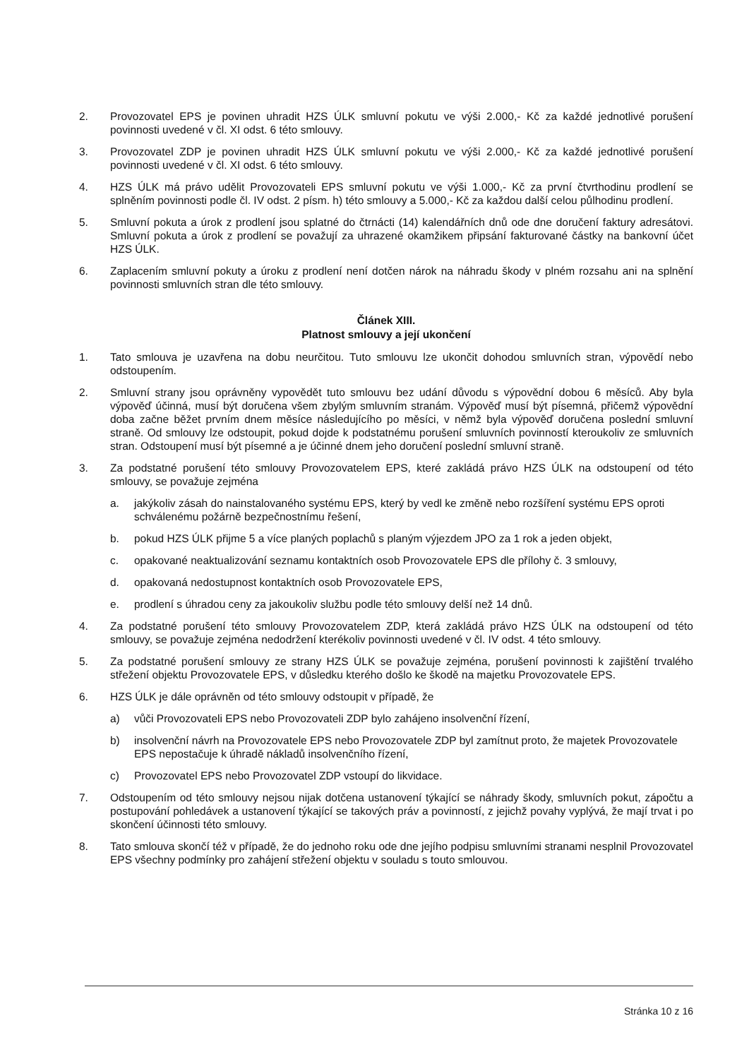2. Provozovatel EPS je povinen uhradit HZS ÚLK smluvní pokutu ve výši 2.000,- Kč za každé jednotlivé porušení povinnosti uvedené v čl. XI odst. 6 této smlouvy.
3. Provozovatel ZDP je povinen uhradit HZS ÚLK smluvní pokutu ve výši 2.000,- Kč za každé jednotlivé porušení povinnosti uvedené v čl. XI odst. 6 této smlouvy.
4. HZS ÚLK má právo udělit Provozovateli EPS smluvní pokutu ve výši 1.000,- Kč za první čtvrthodinu prodlení se splněním povinnosti podle čl. IV odst. 2 písm. h) této smlouvy a 5.000,- Kč za každou další celou půlhodinu prodlení.
5. Smluvní pokuta a úrok z prodlení jsou splatné do čtrnácti (14) kalendářních dnů ode dne doručení faktury adresátovi. Smluvní pokuta a úrok z prodlení se považují za uhrazené okamžikem připsání fakturované částky na bankovní účet HZS ÚLK.
6. Zaplacením smluvní pokuty a úroku z prodlení není dotčen nárok na náhradu škody v plném rozsahu ani na splnění povinnosti smluvních stran dle této smlouvy.
Článek XIII.
Platnost smlouvy a její ukončení
1. Tato smlouva je uzavřena na dobu neurčitou. Tuto smlouvu lze ukončit dohodou smluvních stran, výpovědí nebo odstoupením.
2. Smluvní strany jsou oprávněny vypovědět tuto smlouvu bez udání důvodu s výpovědní dobou 6 měsíců. Aby byla výpověď účinná, musí být doručena všem zbylým smluvním stranám. Výpověď musí být písemná, přičemž výpovědní doba začne běžet prvním dnem měsíce následujícího po měsíci, v němž byla výpověď doručena poslední smluvní straně. Od smlouvy lze odstoupit, pokud dojde k podstatnému porušení smluvních povinností kteroukoliv ze smluvních stran. Odstoupení musí být písemné a je účinné dnem jeho doručení poslední smluvní straně.
3. Za podstatné porušení této smlouvy Provozovatelem EPS, které zakládá právo HZS ÚLK na odstoupení od této smlouvy, se považuje zejména
a. jakýkoliv zásah do nainstalovaného systému EPS, který by vedl ke změně nebo rozšíření systému EPS oproti schválenému požárně bezpečnostnímu řešení,
b. pokud HZS ÚLK přijme 5 a více planých poplachů s planým výjezdem JPO za 1 rok a jeden objekt,
c. opakované neaktualizování seznamu kontaktních osob Provozovatele EPS dle přílohy č. 3 smlouvy,
d. opakovaná nedostupnost kontaktních osob Provozovatele EPS,
e. prodlení s úhradou ceny za jakoukoliv službu podle této smlouvy delší než 14 dnů.
4. Za podstatné porušení této smlouvy Provozovatelem ZDP, která zakládá právo HZS ÚLK na odstoupení od této smlouvy, se považuje zejména nedodržení kterékoliv povinnosti uvedené v čl. IV odst. 4 této smlouvy.
5. Za podstatné porušení smlouvy ze strany HZS ÚLK se považuje zejména, porušení povinnosti k zajištění trvalého střežení objektu Provozovatele EPS, v důsledku kterého došlo ke škodě na majetku Provozovatele EPS.
6. HZS ÚLK je dále oprávněn od této smlouvy odstoupit v případě, že
a) vůči Provozovateli EPS nebo Provozovateli ZDP bylo zahájeno insolvenční řízení,
b) insolvenční návrh na Provozovatele EPS nebo Provozovatele ZDP byl zamítnut proto, že majetek Provozovatele EPS nepostačuje k úhradě nákladů insolvenčního řízení,
c) Provozovatel EPS nebo Provozovatel ZDP vstoupí do likvidace.
7. Odstoupením od této smlouvy nejsou nijak dotčena ustanovení týkající se náhrady škody, smluvních pokut, zápočtu a postupování pohledávek a ustanovení týkající se takových práv a povinností, z jejichž povahy vyplývá, že mají trvat i po skončení účinnosti této smlouvy.
8. Tato smlouva skončí též v případě, že do jednoho roku ode dne jejího podpisu smluvními stranami nesplnil Provozovatel EPS všechny podmínky pro zahájení střežení objektu v souladu s touto smlouvou.
Stránka 10 z 16